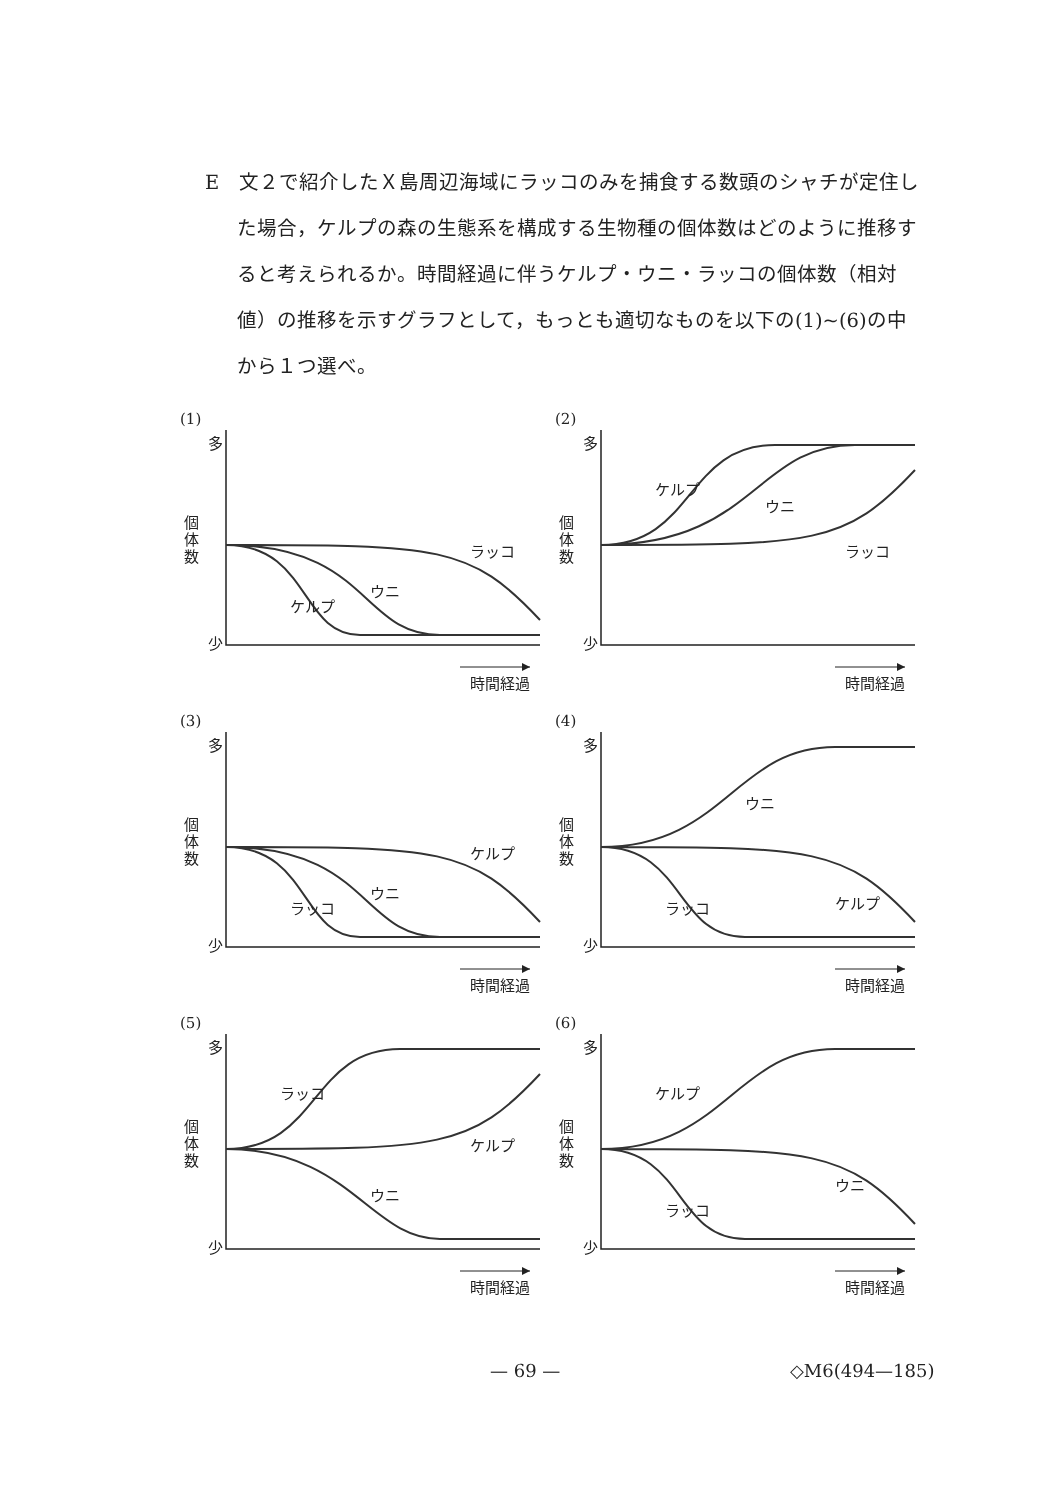E　文２で紹介したＸ島周辺海域にラッコのみを捕食する数頭のシャチが定住した場合，ケルプの森の生態系を構成する生物種の個体数はどのように推移すると考えられるか。時間経過に伴うケルプ・ウニ・ラッコの個体数（相対値）の推移を示すグラフとして，もっとも適切なものを以下の(1)~(6)の中から１つ選べ。
(1)
多
個体数
少
ラッコ
ウニ
ケルプ
時間経過
(2)
多
個体数
少
ケルプ
ウニ
ラッコ
時間経過
(3)
多
個体数
少
ケルプ
ウニ
ラッコ
時間経過
(4)
多
個体数
少
ウニ
ケルプ ラッコ
時間経過
(5)
多
個体数
少
ラッコ
ケルプ
ウニ
時間経過
(6)
多
個体数
少
ケルプ
ウニ
ラッコ
時間経過
— 69 — ◇M6(494—185)